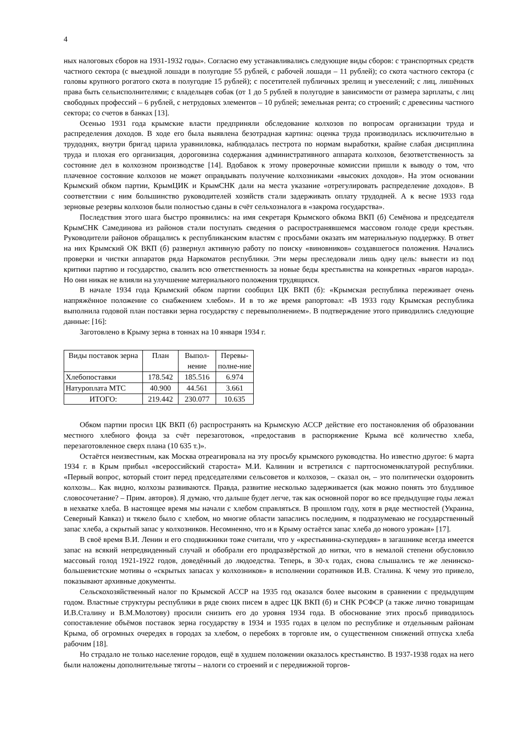4
ных налоговых сборов на 1931-1932 годы». Согласно ему устанавливались следующие виды сборов: с транспортных средств частного сектора (с выездной лошади в полугодие 55 рублей, с рабочей лошади – 11 рублей); со скота частного сектора (с головы крупного рогатого скота в полугодие 15 рублей); с посетителей публичных зрелищ и увеселений; с лиц, лишённых права быть сельисполнителями; с владельцев собак (от 1 до 5 рублей в полугодие в зависимости от размера зарплаты, с лиц свободных профессий – 6 рублей, с нетрудовых элементов – 10 рублей; земельная рента; со строений; с древесины частного сектора; со счетов в банках [13].
Осенью 1931 года крымские власти предприняли обследование колхозов по вопросам организации труда и распределения доходов. В ходе его была выявлена безотрадная картина: оценка труда производилась исключительно в трудоднях, внутри бригад царила уравниловка, наблюдалась пестрота по нормам выработки, крайне слабая дисциплина труда и плохая его организация, дороговизна содержания административного аппарата колхозов, безответственность за состояние дел в колхозном производстве [14]. Вдобавок к этому проверочные комиссии пришли к выводу о том, что плачевное состояние колхозов не может оправдывать получение колхозниками «высоких доходов». На этом основании Крымский обком партии, КрымЦИК и КрымСНК дали на места указание «отрегулировать распределение доходов». В соответствии с ним большинство руководителей хозяйств стали задерживать оплату трудодней. А к весне 1933 года зерновые резервы колхозов были полностью сданы в счёт сельхозналога в «закрома государства».
Последствия этого шага быстро проявились: на имя секретаря Крымского обкома ВКП (б) Семёнова и председателя КрымСНК Самединова из районов стали поступать сведения о распространявшемся массовом голоде среди крестьян. Руководители районов обращались к республиканским властям с просьбами оказать им материальную поддержку. В ответ на них Крымский ОК ВКП (б) развернул активную работу по поиску «виновников» создавшегося положения. Начались проверки и чистки аппаратов ряда Наркоматов республики. Эти меры преследовали лишь одну цель: вывести из под критики партию и государство, свалить всю ответственность за новые беды крестьянства на конкретных «врагов народа». Но они никак не влияли на улучшение материального положения трудящихся.
В начале 1934 года Крымский обком партии сообщил ЦК ВКП (б): «Крымская республика переживает очень напряжённое положение со снабжением хлебом». И в то же время рапортовал: «В 1933 году Крымская республика выполнила годовой план поставки зерна государству с перевыполнением». В подтверждение этого приводились следующие данные: [16]:
Заготовлено в Крыму зерна в тоннах на 10 января 1934 г.
| Виды поставок зерна | План | Выпол-нение | Перевы-полне-ние |
| --- | --- | --- | --- |
| Хлебопоставки | 178.542 | 185.516 | 6.974 |
| Натуроплата МТС | 40.900 | 44.561 | 3.661 |
| ИТОГО: | 219.442 | 230.077 | 10.635 |
Обком партии просил ЦК ВКП (б) распространять на Крымскую АССР действие его постановления об образовании местного хлебного фонда за счёт перезаготовок, «предоставив в распоряжение Крыма всё количество хлеба, перезаготовленное сверх плана (10 635 т.)».
Остаётся неизвестным, как Москва отреагировала на эту просьбу крымского руководства. Но известно другое: 6 марта 1934 г. в Крым прибыл «всероссийский староста» М.И. Калинин и встретился с партгосноменклатурой республики. «Первый вопрос, который стоит перед председателями сельсоветов и колхозов, – сказал он, – это политически оздоровить колхозы... Как видно, колхозы развиваются. Правда, развитие несколько задерживается (как можно понять это блудливое словосочетание? – Прим. авторов). Я думаю, что дальше будет легче, так как основной порог во все предыдущие годы лежал в нехватке хлеба. В настоящее время мы начали с хлебом справляться. В прошлом году, хотя в ряде местностей (Украина, Северный Кавказ) и тяжело было с хлебом, но многие области запаслись последним, я подразумеваю не государственный запас хлеба, а скрытый запас у колхозников. Несомненно, что и в Крыму остаётся запас хлеба до нового урожая» [17].
В своё время В.И. Ленин и его сподвижники тоже считали, что у «крестьянина-скупердяя» в загашнике всегда имеется запас на всякий непредвиденный случай и обобрали его продразвёрсткой до нитки, что в немалой степени обусловило массовый голод 1921-1922 годов, доведённый до людоедства. Теперь, в 30-х годах, снова слышались те же ленинско-большевистские мотивы о «скрытых запасах у колхозников» в исполнении соратников И.В. Сталина. К чему это привело, показывают архивные документы.
Сельскохозяйственный налог по Крымской АССР на 1935 год оказался более высоким в сравнении с предыдущим годом. Властные структуры республики в ряде своих писем в адрес ЦК ВКП (б) и СНК РСФСР (а также лично товарищам И.В.Сталину и В.М.Молотову) просили снизить его до уровня 1934 года. В обоснование этих просьб приводилось сопоставление объёмов поставок зерна государству в 1934 и 1935 годах в целом по республике и отдельнным районам Крыма, об огромных очередях в городах за хлебом, о перебоях в торговле им, о существенном снижений отпуска хлеба рабочим [18].
Но страдало не только население городов, ещё в худшем положении оказалось крестьянство. В 1937-1938 годах на него были наложены дополнительные тяготы – налоги со строений и с передвижной торгов-